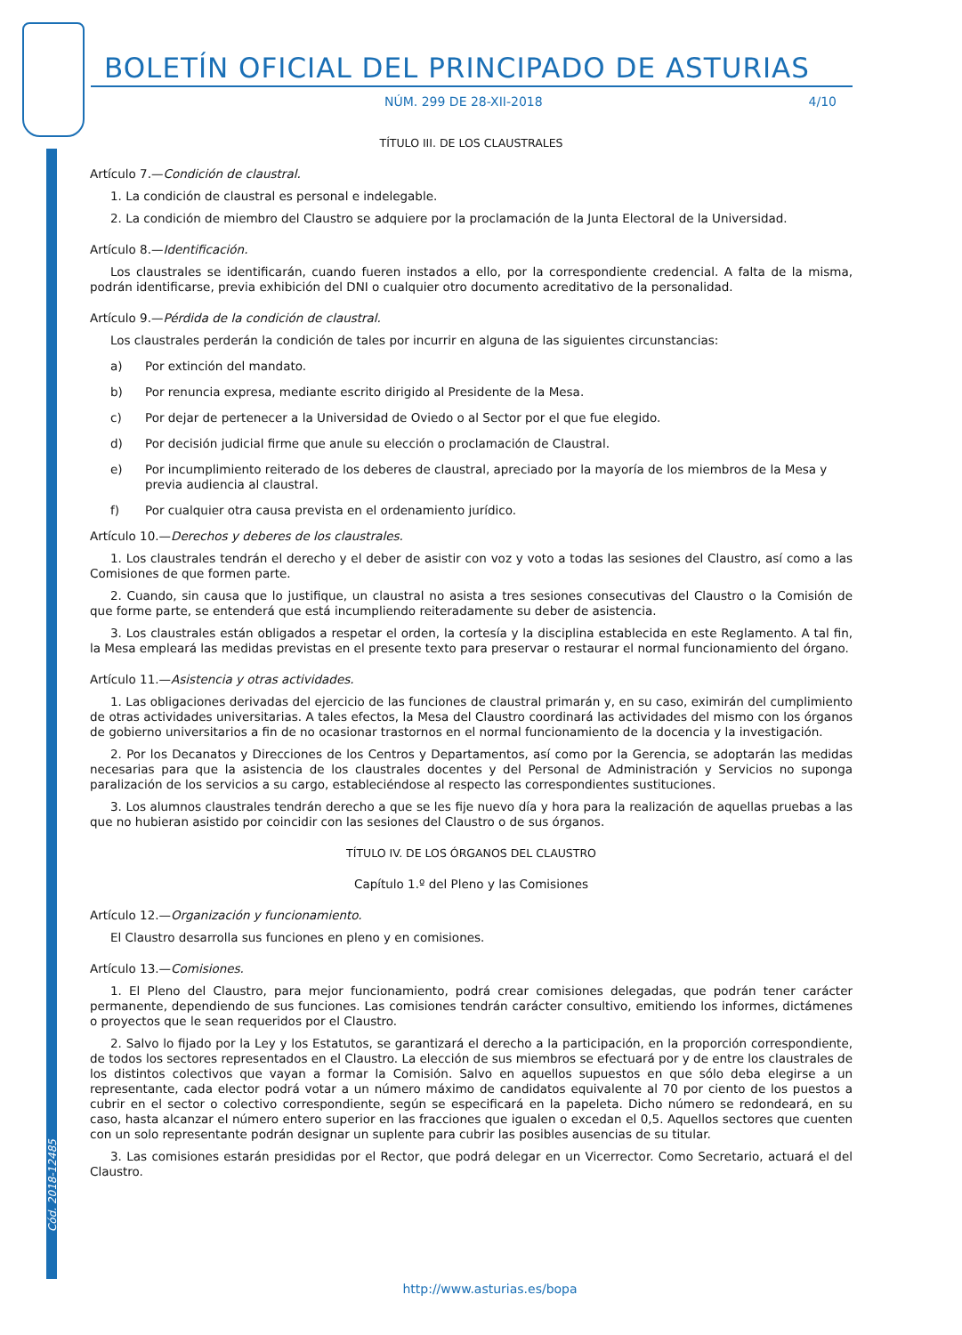Cód. 2018-12485
BOLETÍN OFICIAL DEL PRINCIPADO DE ASTURIAS
NÚM. 299 DE 28-XII-2018 4/10
TÍTULO III. DE LOS CLAUSTRALES
Artículo 7.—Condición de claustral.
1. La condición de claustral es personal e indelegable.
2. La condición de miembro del Claustro se adquiere por la proclamación de la Junta Electoral de la Universidad.
Artículo 8.—Identificación.
Los claustrales se identificarán, cuando fueren instados a ello, por la correspondiente credencial. A falta de la misma, podrán identificarse, previa exhibición del DNI o cualquier otro documento acreditativo de la personalidad.
Artículo 9.—Pérdida de la condición de claustral.
Los claustrales perderán la condición de tales por incurrir en alguna de las siguientes circunstancias:
a) Por extinción del mandato.
b) Por renuncia expresa, mediante escrito dirigido al Presidente de la Mesa.
c) Por dejar de pertenecer a la Universidad de Oviedo o al Sector por el que fue elegido.
d) Por decisión judicial firme que anule su elección o proclamación de Claustral.
e) Por incumplimiento reiterado de los deberes de claustral, apreciado por la mayoría de los miembros de la Mesa y previa audiencia al claustral.
f) Por cualquier otra causa prevista en el ordenamiento jurídico.
Artículo 10.—Derechos y deberes de los claustrales.
1. Los claustrales tendrán el derecho y el deber de asistir con voz y voto a todas las sesiones del Claustro, así como a las Comisiones de que formen parte.
2. Cuando, sin causa que lo justifique, un claustral no asista a tres sesiones consecutivas del Claustro o la Comisión de que forme parte, se entenderá que está incumpliendo reiteradamente su deber de asistencia.
3. Los claustrales están obligados a respetar el orden, la cortesía y la disciplina establecida en este Reglamento. A tal fin, la Mesa empleará las medidas previstas en el presente texto para preservar o restaurar el normal funcionamiento del órgano.
Artículo 11.—Asistencia y otras actividades.
1. Las obligaciones derivadas del ejercicio de las funciones de claustral primarán y, en su caso, eximirán del cumplimiento de otras actividades universitarias. A tales efectos, la Mesa del Claustro coordinará las actividades del mismo con los órganos de gobierno universitarios a fin de no ocasionar trastornos en el normal funcionamiento de la docencia y la investigación.
2. Por los Decanatos y Direcciones de los Centros y Departamentos, así como por la Gerencia, se adoptarán las medidas necesarias para que la asistencia de los claustrales docentes y del Personal de Administración y Servicios no suponga paralización de los servicios a su cargo, estableciéndose al respecto las correspondientes sustituciones.
3. Los alumnos claustrales tendrán derecho a que se les fije nuevo día y hora para la realización de aquellas pruebas a las que no hubieran asistido por coincidir con las sesiones del Claustro o de sus órganos.
TÍTULO IV. DE LOS ÓRGANOS DEL CLAUSTRO
Capítulo 1.º del Pleno y las Comisiones
Artículo 12.—Organización y funcionamiento.
El Claustro desarrolla sus funciones en pleno y en comisiones.
Artículo 13.—Comisiones.
1. El Pleno del Claustro, para mejor funcionamiento, podrá crear comisiones delegadas, que podrán tener carácter permanente, dependiendo de sus funciones. Las comisiones tendrán carácter consultivo, emitiendo los informes, dictámenes o proyectos que le sean requeridos por el Claustro.
2. Salvo lo fijado por la Ley y los Estatutos, se garantizará el derecho a la participación, en la proporción correspondiente, de todos los sectores representados en el Claustro. La elección de sus miembros se efectuará por y de entre los claustrales de los distintos colectivos que vayan a formar la Comisión. Salvo en aquellos supuestos en que sólo deba elegirse a un representante, cada elector podrá votar a un número máximo de candidatos equivalente al 70 por ciento de los puestos a cubrir en el sector o colectivo correspondiente, según se especificará en la papeleta. Dicho número se redondeará, en su caso, hasta alcanzar el número entero superior en las fracciones que igualen o excedan el 0,5. Aquellos sectores que cuenten con un solo representante podrán designar un suplente para cubrir las posibles ausencias de su titular.
3. Las comisiones estarán presididas por el Rector, que podrá delegar en un Vicerrector. Como Secretario, actuará el del Claustro.
http://www.asturias.es/bopa